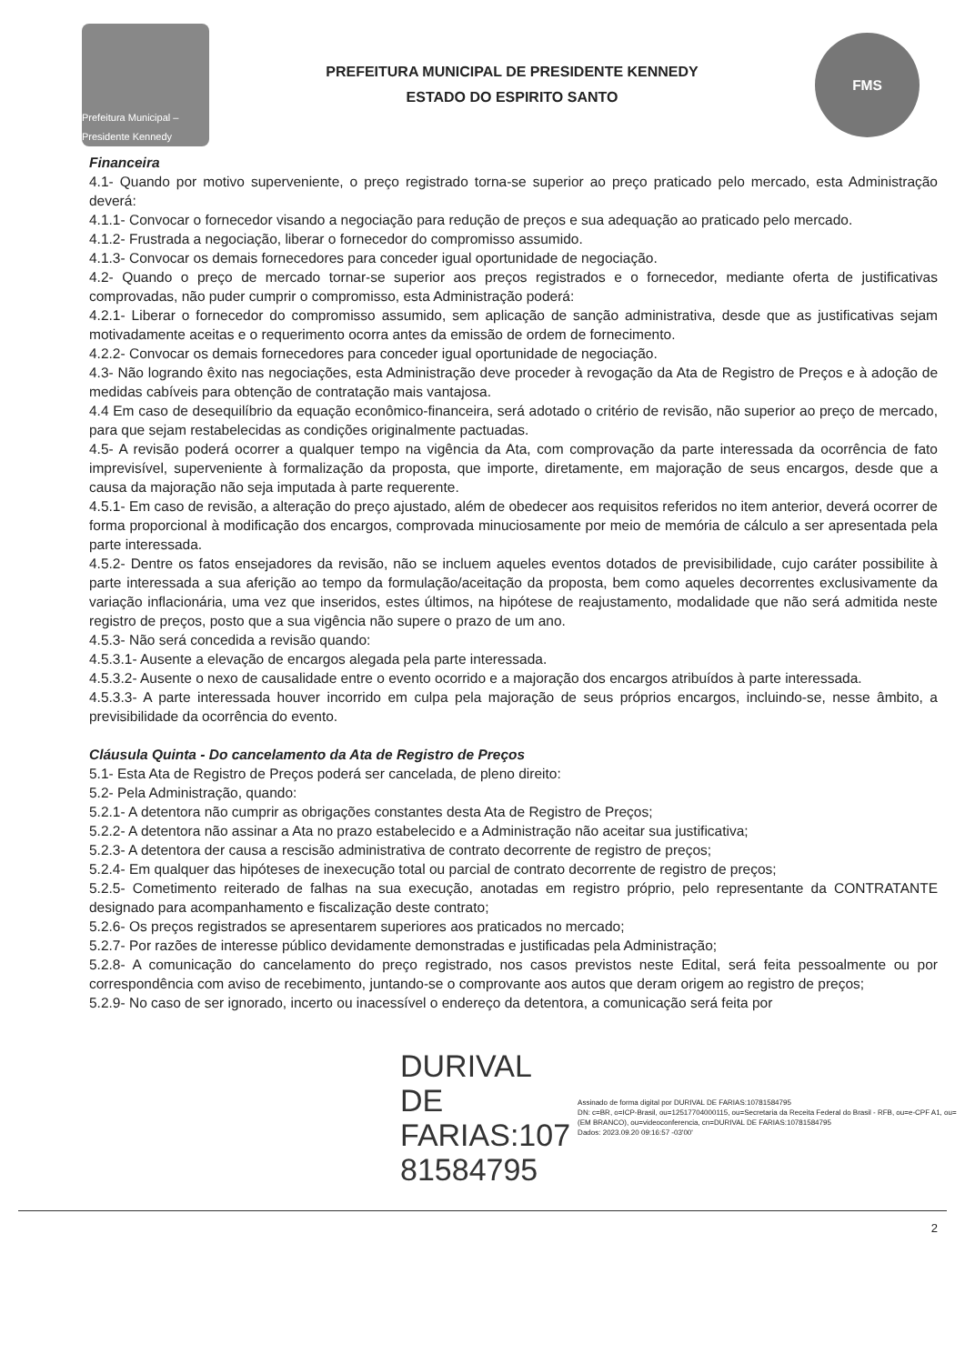Prefeitura Municipal – Presidente Kennedy
PREFEITURA MUNICIPAL DE PRESIDENTE KENNEDY
ESTADO DO ESPIRITO SANTO
FMS
Financeira
4.1- Quando por motivo superveniente, o preço registrado torna-se superior ao preço praticado pelo mercado, esta Administração deverá:
4.1.1- Convocar o fornecedor visando a negociação para redução de preços e sua adequação ao praticado pelo mercado.
4.1.2- Frustrada a negociação, liberar o fornecedor do compromisso assumido.
4.1.3- Convocar os demais fornecedores para conceder igual oportunidade de negociação.
4.2- Quando o preço de mercado tornar-se superior aos preços registrados e o fornecedor, mediante oferta de justificativas comprovadas, não puder cumprir o compromisso, esta Administração poderá:
4.2.1- Liberar o fornecedor do compromisso assumido, sem aplicação de sanção administrativa, desde que as justificativas sejam motivadamente aceitas e o requerimento ocorra antes da emissão de ordem de fornecimento.
4.2.2- Convocar os demais fornecedores para conceder igual oportunidade de negociação.
4.3- Não logrando êxito nas negociações, esta Administração deve proceder à revogação da Ata de Registro de Preços e à adoção de medidas cabíveis para obtenção de contratação mais vantajosa.
4.4 Em caso de desequilíbrio da equação econômico-financeira, será adotado o critério de revisão, não superior ao preço de mercado, para que sejam restabelecidas as condições originalmente pactuadas.
4.5- A revisão poderá ocorrer a qualquer tempo na vigência da Ata, com comprovação da parte interessada da ocorrência de fato imprevisível, superveniente à formalização da proposta, que importe, diretamente, em majoração de seus encargos, desde que a causa da majoração não seja imputada à parte requerente.
4.5.1- Em caso de revisão, a alteração do preço ajustado, além de obedecer aos requisitos referidos no item anterior, deverá ocorrer de forma proporcional à modificação dos encargos, comprovada minuciosamente por meio de memória de cálculo a ser apresentada pela parte interessada.
4.5.2- Dentre os fatos ensejadores da revisão, não se incluem aqueles eventos dotados de previsibilidade, cujo caráter possibilite à parte interessada a sua aferição ao tempo da formulação/aceitação da proposta, bem como aqueles decorrentes exclusivamente da variação inflacionária, uma vez que inseridos, estes últimos, na hipótese de reajustamento, modalidade que não será admitida neste registro de preços, posto que a sua vigência não supere o prazo de um ano.
4.5.3- Não será concedida a revisão quando:
4.5.3.1- Ausente a elevação de encargos alegada pela parte interessada.
4.5.3.2- Ausente o nexo de causalidade entre o evento ocorrido e a majoração dos encargos atribuídos à parte interessada.
4.5.3.3- A parte interessada houver incorrido em culpa pela majoração de seus próprios encargos, incluindo-se, nesse âmbito, a previsibilidade da ocorrência do evento.
Cláusula Quinta - Do cancelamento da Ata de Registro de Preços
5.1- Esta Ata de Registro de Preços poderá ser cancelada, de pleno direito:
5.2- Pela Administração, quando:
5.2.1- A detentora não cumprir as obrigações constantes desta Ata de Registro de Preços;
5.2.2- A detentora não assinar a Ata no prazo estabelecido e a Administração não aceitar sua justificativa;
5.2.3- A detentora der causa a rescisão administrativa de contrato decorrente de registro de preços;
5.2.4- Em qualquer das hipóteses de inexecução total ou parcial de contrato decorrente de registro de preços;
5.2.5- Cometimento reiterado de falhas na sua execução, anotadas em registro próprio, pelo representante da CONTRATANTE designado para acompanhamento e fiscalização deste contrato;
5.2.6- Os preços registrados se apresentarem superiores aos praticados no mercado;
5.2.7- Por razões de interesse público devidamente demonstradas e justificadas pela Administração;
5.2.8- A comunicação do cancelamento do preço registrado, nos casos previstos neste Edital, será feita pessoalmente ou por correspondência com aviso de recebimento, juntando-se o comprovante aos autos que deram origem ao registro de preços;
5.2.9- No caso de ser ignorado, incerto ou inacessível o endereço da detentora, a comunicação será feita por
DURIVAL DE
FARIAS:107
81584795
Assinado de forma digital por DURIVAL DE FARIAS:10781584795
DN: c=BR, o=ICP-Brasil, ou=12517704000115, ou=Secretaria da Receita Federal do Brasil - RFB, ou=e-CPF A1, ou=(EM BRANCO), ou=videoconferencia, cn=DURIVAL DE FARIAS:10781584795
Dados: 2023.09.20 09:16:57 -03'00'
2